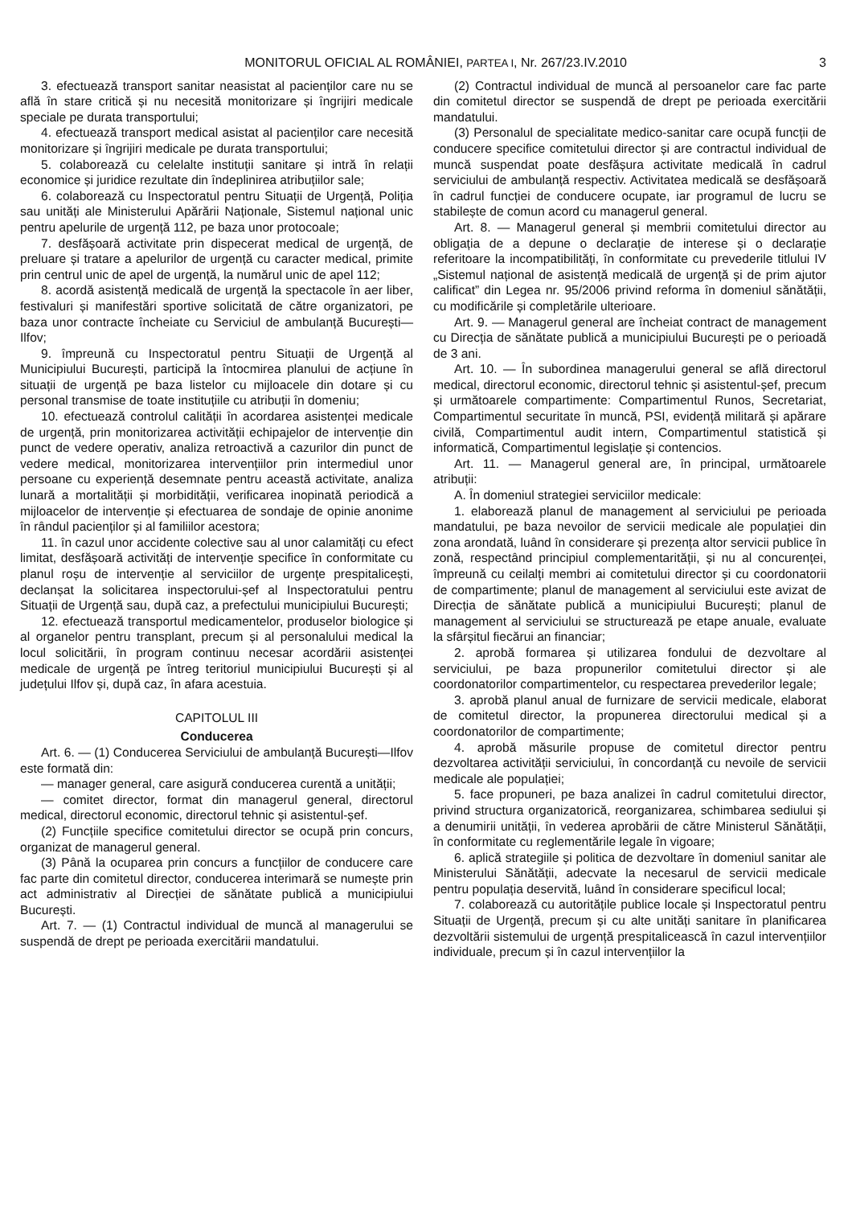MONITORUL OFICIAL AL ROMÂNIEI, PARTEA I, Nr. 267/23.IV.2010 3
3. efectuează transport sanitar neasistat al pacienților care nu se află în stare critică și nu necesită monitorizare și îngrijiri medicale speciale pe durata transportului;
4. efectuează transport medical asistat al pacienților care necesită monitorizare și îngrijiri medicale pe durata transportului;
5. colaborează cu celelalte instituții sanitare și intră în relații economice și juridice rezultate din îndeplinirea atribuțiilor sale;
6. colaborează cu Inspectoratul pentru Situații de Urgență, Poliția sau unități ale Ministerului Apărării Naționale, Sistemul național unic pentru apelurile de urgență 112, pe baza unor protocoale;
7. desfășoară activitate prin dispecerat medical de urgență, de preluare și tratare a apelurilor de urgență cu caracter medical, primite prin centrul unic de apel de urgență, la numărul unic de apel 112;
8. acordă asistență medicală de urgență la spectacole în aer liber, festivaluri și manifestări sportive solicitată de către organizatori, pe baza unor contracte încheiate cu Serviciul de ambulanță București—Ilfov;
9. împreună cu Inspectoratul pentru Situații de Urgență al Municipiului București, participă la întocmirea planului de acțiune în situații de urgență pe baza listelor cu mijloacele din dotare și cu personal transmise de toate instituțiile cu atribuții în domeniu;
10. efectuează controlul calității în acordarea asistenței medicale de urgență, prin monitorizarea activității echipajelor de intervenție din punct de vedere operativ, analiza retroactivă a cazurilor din punct de vedere medical, monitorizarea intervențiilor prin intermediul unor persoane cu experiență desemnate pentru această activitate, analiza lunară a mortalității și morbidității, verificarea inopinată periodică a mijloacelor de intervenție și efectuarea de sondaje de opinie anonime în rândul pacienților și al familiilor acestora;
11. în cazul unor accidente colective sau al unor calamități cu efect limitat, desfășoară activități de intervenție specifice în conformitate cu planul roșu de intervenție al serviciilor de urgențe prespitalicești, declanșat la solicitarea inspectorului-șef al Inspectoratului pentru Situații de Urgență sau, după caz, a prefectului municipiului București;
12. efectuează transportul medicamentelor, produselor biologice și al organelor pentru transplant, precum și al personalului medical la locul solicitării, în program continuu necesar acordării asistenței medicale de urgență pe întreg teritoriul municipiului București și al județului Ilfov și, după caz, în afara acestuia.
CAPITOLUL III
Conducerea
Art. 6. — (1) Conducerea Serviciului de ambulanță București—Ilfov este formată din:
— manager general, care asigură conducerea curentă a unității;
— comitet director, format din managerul general, directorul medical, directorul economic, directorul tehnic și asistentul-șef.
(2) Funcțiile specifice comitetului director se ocupă prin concurs, organizat de managerul general.
(3) Până la ocuparea prin concurs a funcțiilor de conducere care fac parte din comitetul director, conducerea interimară se numește prin act administrativ al Direcției de sănătate publică a municipiului București.
Art. 7. — (1) Contractul individual de muncă al managerului se suspendă de drept pe perioada exercitării mandatului.
(2) Contractul individual de muncă al persoanelor care fac parte din comitetul director se suspendă de drept pe perioada exercitării mandatului.
(3) Personalul de specialitate medico-sanitar care ocupă funcții de conducere specifice comitetului director și are contractul individual de muncă suspendat poate desfășura activitate medicală în cadrul serviciului de ambulanță respectiv. Activitatea medicală se desfășoară în cadrul funcției de conducere ocupate, iar programul de lucru se stabilește de comun acord cu managerul general.
Art. 8. — Managerul general și membrii comitetului director au obligația de a depune o declarație de interese și o declarație referitoare la incompatibilități, în conformitate cu prevederile titlului IV „Sistemul național de asistență medicală de urgență și de prim ajutor calificat” din Legea nr. 95/2006 privind reforma în domeniul sănătății, cu modificările și completările ulterioare.
Art. 9. — Managerul general are încheiat contract de management cu Direcția de sănătate publică a municipiului București pe o perioadă de 3 ani.
Art. 10. — În subordinea managerului general se află directorul medical, directorul economic, directorul tehnic și asistentul-șef, precum și următoarele compartimente: Compartimentul Runos, Secretariat, Compartimentul securitate în muncă, PSI, evidență militară și apărare civilă, Compartimentul audit intern, Compartimentul statistică și informatică, Compartimentul legislație și contencios.
Art. 11. — Managerul general are, în principal, următoarele atribuții:
A. În domeniul strategiei serviciilor medicale:
1. elaborează planul de management al serviciului pe perioada mandatului, pe baza nevoilor de servicii medicale ale populației din zona arondată, luând în considerare și prezența altor servicii publice în zonă, respectând principiul complementarității, și nu al concurenței, împreună cu ceilalți membri ai comitetului director și cu coordonatorii de compartimente; planul de management al serviciului este avizat de Direcția de sănătate publică a municipiului București; planul de management al serviciului se structurează pe etape anuale, evaluate la sfârșitul fiecărui an financiar;
2. aprobă formarea și utilizarea fondului de dezvoltare al serviciului, pe baza propunerilor comitetului director și ale coordonatorilor compartimentelor, cu respectarea prevederilor legale;
3. aprobă planul anual de furnizare de servicii medicale, elaborat de comitetul director, la propunerea directorului medical și a coordonatorilor de compartimente;
4. aprobă măsurile propuse de comitetul director pentru dezvoltarea activității serviciului, în concordanță cu nevoile de servicii medicale ale populației;
5. face propuneri, pe baza analizei în cadrul comitetului director, privind structura organizatorică, reorganizarea, schimbarea sediului și a denumirii unității, în vederea aprobării de către Ministerul Sănătății, în conformitate cu reglementările legale în vigoare;
6. aplică strategiile și politica de dezvoltare în domeniul sanitar ale Ministerului Sănătății, adecvate la necesarul de servicii medicale pentru populația deservită, luând în considerare specificul local;
7. colaborează cu autoritățile publice locale și Inspectoratul pentru Situații de Urgență, precum și cu alte unități sanitare în planificarea dezvoltării sistemului de urgență prespitalicească în cazul intervențiilor individuale, precum și în cazul intervențiilor la